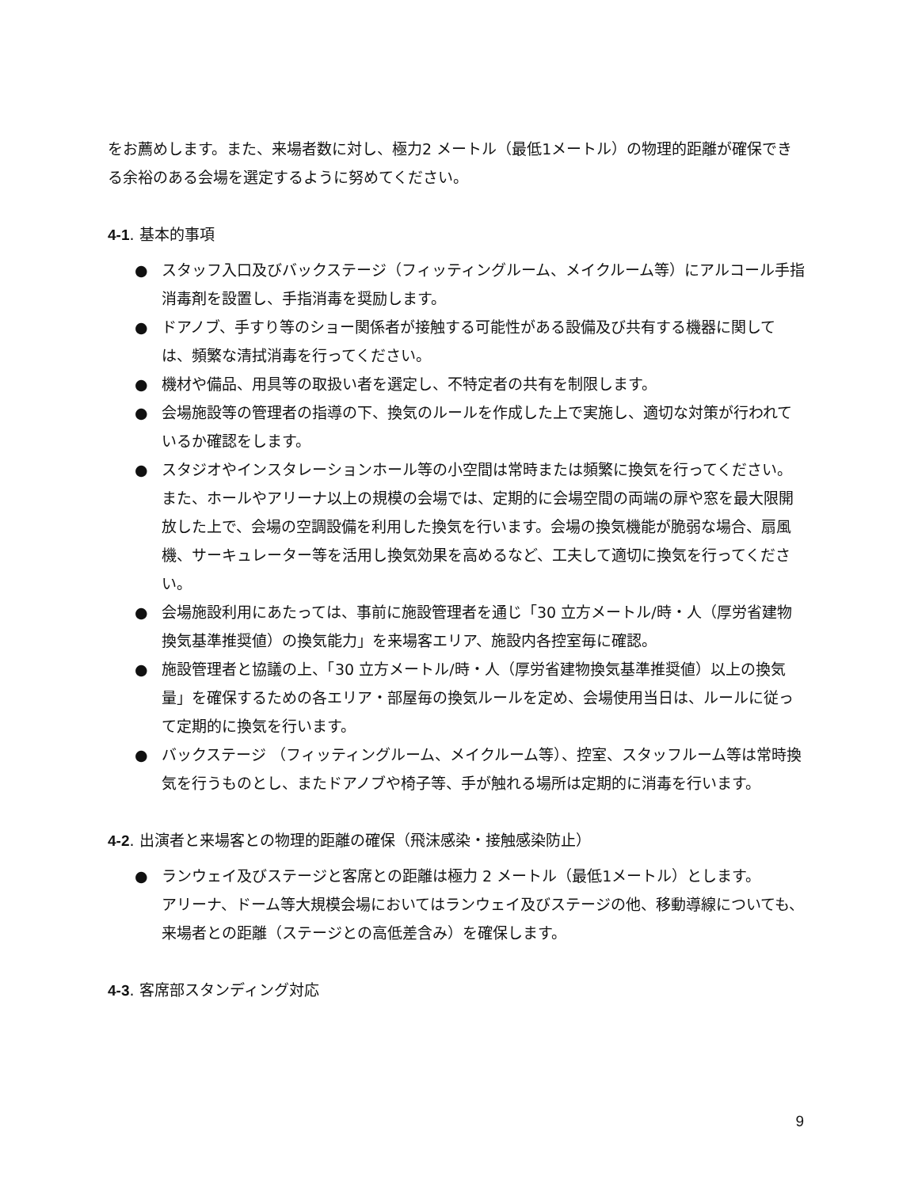をお薦めします。また、来場者数に対し、極力2 メートル（最低1メートル）の物理的距離が確保できる余裕のある会場を選定するように努めてください。
4-1. 基本的事項
● スタッフ入口及びバックステージ（フィッティングルーム、メイクルーム等）にアルコール手指消毒剤を設置し、手指消毒を奨励します。
● ドアノブ、手すり等のショー関係者が接触する可能性がある設備及び共有する機器に関しては、頻繁な清拭消毒を行ってください。
● 機材や備品、用具等の取扱い者を選定し、不特定者の共有を制限します。
● 会場施設等の管理者の指導の下、換気のルールを作成した上で実施し、適切な対策が行われているか確認をします。
● スタジオやインスタレーションホール等の小空間は常時または頻繁に換気を行ってください。また、ホールやアリーナ以上の規模の会場では、定期的に会場空間の両端の扉や窓を最大限開放した上で、会場の空調設備を利用した換気を行います。会場の換気機能が脆弱な場合、扇風機、サーキュレーター等を活用し換気効果を高めるなど、工夫して適切に換気を行ってください。
● 会場施設利用にあたっては、事前に施設管理者を通じ「30 立方メートル/時・人（厚労省建物換気基準推奨値）の換気能力」を来場客エリア、施設内各控室毎に確認。
● 施設管理者と協議の上、「30 立方メートル/時・人（厚労省建物換気基準推奨値）以上の換気量」を確保するための各エリア・部屋毎の換気ルールを定め、会場使用当日は、ルールに従って定期的に換気を行います。
● バックステージ （フィッティングルーム、メイクルーム等）、控室、スタッフルーム等は常時換気を行うものとし、またドアノブや椅子等、手が触れる場所は定期的に消毒を行います。
4-2. 出演者と来場客との物理的距離の確保（飛沫感染・接触感染防止）
● ランウェイ及びステージと客席との距離は極力 2 メートル（最低1メートル）とします。
アリーナ、ドーム等大規模会場においてはランウェイ及びステージの他、移動導線についても、来場者との距離（ステージとの高低差含み）を確保します。
4-3. 客席部スタンディング対応
9